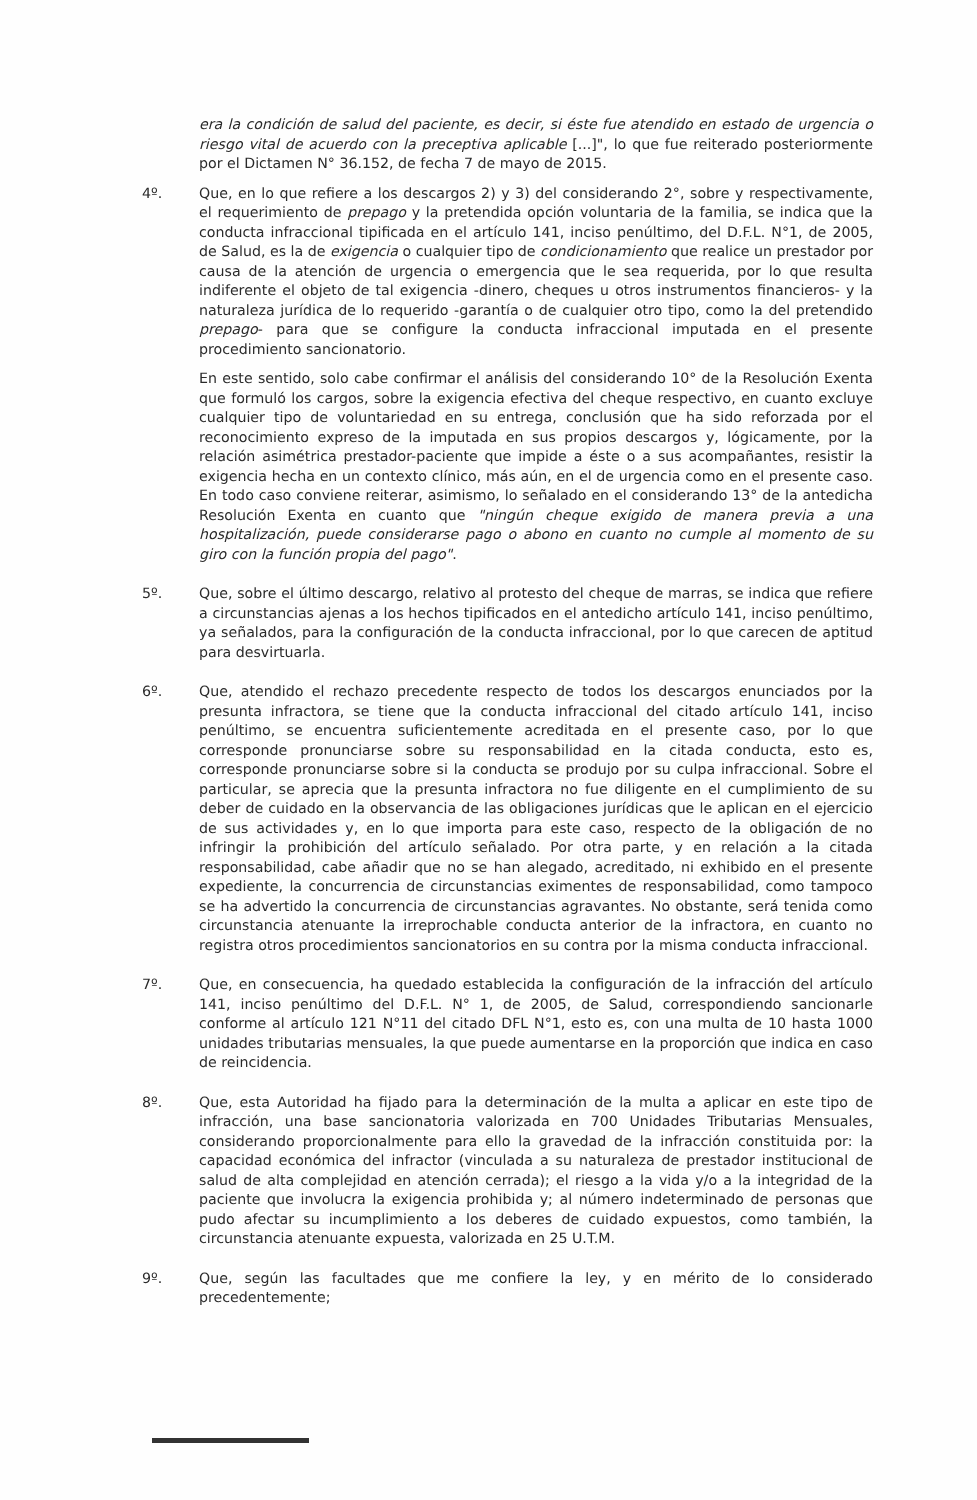era la condición de salud del paciente, es decir, si éste fue atendido en estado de urgencia o riesgo vital de acuerdo con la preceptiva aplicable [...]", lo que fue reiterado posteriormente por el Dictamen N° 36.152, de fecha 7 de mayo de 2015.
4º. Que, en lo que refiere a los descargos 2) y 3) del considerando 2°, sobre y respectivamente, el requerimiento de prepago y la pretendida opción voluntaria de la familia, se indica que la conducta infraccional tipificada en el artículo 141, inciso penúltimo, del D.F.L. N°1, de 2005, de Salud, es la de exigencia o cualquier tipo de condicionamiento que realice un prestador por causa de la atención de urgencia o emergencia que le sea requerida, por lo que resulta indiferente el objeto de tal exigencia -dinero, cheques u otros instrumentos financieros- y la naturaleza jurídica de lo requerido -garantía o de cualquier otro tipo, como la del pretendido prepago- para que se configure la conducta infraccional imputada en el presente procedimiento sancionatorio.
En este sentido, solo cabe confirmar el análisis del considerando 10° de la Resolución Exenta que formuló los cargos, sobre la exigencia efectiva del cheque respectivo, en cuanto excluye cualquier tipo de voluntariedad en su entrega, conclusión que ha sido reforzada por el reconocimiento expreso de la imputada en sus propios descargos y, lógicamente, por la relación asimétrica prestador-paciente que impide a éste o a sus acompañantes, resistir la exigencia hecha en un contexto clínico, más aún, en el de urgencia como en el presente caso. En todo caso conviene reiterar, asimismo, lo señalado en el considerando 13° de la antedicha Resolución Exenta en cuanto que "ningún cheque exigido de manera previa a una hospitalización, puede considerarse pago o abono en cuanto no cumple al momento de su giro con la función propia del pago".
5º. Que, sobre el último descargo, relativo al protesto del cheque de marras, se indica que refiere a circunstancias ajenas a los hechos tipificados en el antedicho artículo 141, inciso penúltimo, ya señalados, para la configuración de la conducta infraccional, por lo que carecen de aptitud para desvirtuarla.
6º. Que, atendido el rechazo precedente respecto de todos los descargos enunciados por la presunta infractora, se tiene que la conducta infraccional del citado artículo 141, inciso penúltimo, se encuentra suficientemente acreditada en el presente caso, por lo que corresponde pronunciarse sobre su responsabilidad en la citada conducta, esto es, corresponde pronunciarse sobre si la conducta se produjo por su culpa infraccional. Sobre el particular, se aprecia que la presunta infractora no fue diligente en el cumplimiento de su deber de cuidado en la observancia de las obligaciones jurídicas que le aplican en el ejercicio de sus actividades y, en lo que importa para este caso, respecto de la obligación de no infringir la prohibición del artículo señalado. Por otra parte, y en relación a la citada responsabilidad, cabe añadir que no se han alegado, acreditado, ni exhibido en el presente expediente, la concurrencia de circunstancias eximentes de responsabilidad, como tampoco se ha advertido la concurrencia de circunstancias agravantes. No obstante, será tenida como circunstancia atenuante la irreprochable conducta anterior de la infractora, en cuanto no registra otros procedimientos sancionatorios en su contra por la misma conducta infraccional.
7º. Que, en consecuencia, ha quedado establecida la configuración de la infracción del artículo 141, inciso penúltimo del D.F.L. N° 1, de 2005, de Salud, correspondiendo sancionarle conforme al artículo 121 N°11 del citado DFL N°1, esto es, con una multa de 10 hasta 1000 unidades tributarias mensuales, la que puede aumentarse en la proporción que indica en caso de reincidencia.
8º. Que, esta Autoridad ha fijado para la determinación de la multa a aplicar en este tipo de infracción, una base sancionatoria valorizada en 700 Unidades Tributarias Mensuales, considerando proporcionalmente para ello la gravedad de la infracción constituida por: la capacidad económica del infractor (vinculada a su naturaleza de prestador institucional de salud de alta complejidad en atención cerrada); el riesgo a la vida y/o a la integridad de la paciente que involucra la exigencia prohibida y; al número indeterminado de personas que pudo afectar su incumplimiento a los deberes de cuidado expuestos, como también, la circunstancia atenuante expuesta, valorizada en 25 U.T.M.
9º. Que, según las facultades que me confiere la ley, y en mérito de lo considerado precedentemente;